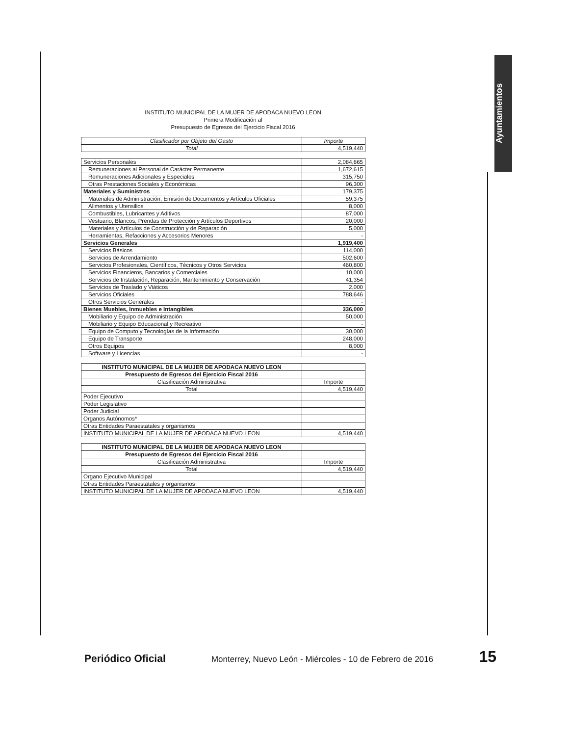Ayuntamientos
INSTITUTO MUNICIPAL DE LA MUJER DE APODACA NUEVO LEON
Primera Modificación al
Presupuesto de Egresos del Ejercicio Fiscal 2016
| Clasificador por Objeto del Gasto | Importe |
| --- | --- |
| Total | 4,519,440 |
| Servicios Personales | 2,084,665 |
| Remuneraciones al Personal de Carácter Permanente | 1,672,615 |
| Remuneraciones Adicionales y Especiales | 315,750 |
| Otras Prestaciones Sociales y Económicas | 96,300 |
| Materiales y Suministros | 179,375 |
| Materiales de Administración, Emisión de Documentos y Artículos Oficiales | 59,375 |
| Alimentos y Utensilios | 8,000 |
| Combustibles, Lubricantes y Aditivos | 87,000 |
| Vestuario, Blancos, Prendas de Protección y Artículos Deportivos | 20,000 |
| Materiales y Artículos de Construcción y de Reparación | 5,000 |
| Herramientas, Refacciones y Accesorios Menores | - |
| Servicios Generales | 1,919,400 |
| Servicios Básicos | 114,000 |
| Servicios de Arrendamiento | 502,600 |
| Servicios Profesionales, Científicos, Técnicos y Otros Servicios | 460,800 |
| Servicios Financieros, Bancarios y Comerciales | 10,000 |
| Servicios de Instalación, Reparación, Mantenimiento y Conservación | 41,354 |
| Servicios de Traslado y Viáticos | 2,000 |
| Servicios Oficiales | 788,646 |
| Otros Servicios Generales | - |
| Bienes Muebles, Inmuebles e Intangibles | 336,000 |
| Mobiliario y Equipo de Administración | 50,000 |
| Mobiliario y Equipo Educacional y Recreativo | - |
| Equipo de Computo y Tecnologías de la Información | 30,000 |
| Equipo de Transporte | 248,000 |
| Otros Equipos | 8,000 |
| Software y Licencias | - |
| INSTITUTO MUNICIPAL DE LA MUJER DE APODACA NUEVO LEON | |
| Presupuesto de Egresos del Ejercicio Fiscal 2016 | |
| Clasificación Administrativa | Importe |
| Total | 4,519,440 |
| Poder Ejecutivo | |
| Poder Legislativo | |
| Poder Judicial | |
| Organos Autónomos* | |
| Otras Entidades Paraestatales y organismos | |
| INSTITUTO MUNICIPAL DE LA MUJER DE APODACA NUEVO LEON | 4,519,440 |
| INSTITUTO MUNICIPAL DE LA MUJER DE APODACA NUEVO LEON | |
| Presupuesto de Egresos del Ejercicio Fiscal 2016 | |
| Clasificación Administrativa | Importe |
| Total | 4,519,440 |
| Organo Ejecutivo Municipal | |
| Otras Entidades Paraestatales y organismos | |
| INSTITUTO MUNICIPAL DE LA MUJER DE APODACA NUEVO LEON | 4,519,440 |
Periódico Oficial Monterrey, Nuevo León - Miércoles - 10 de Febrero de 2016 15